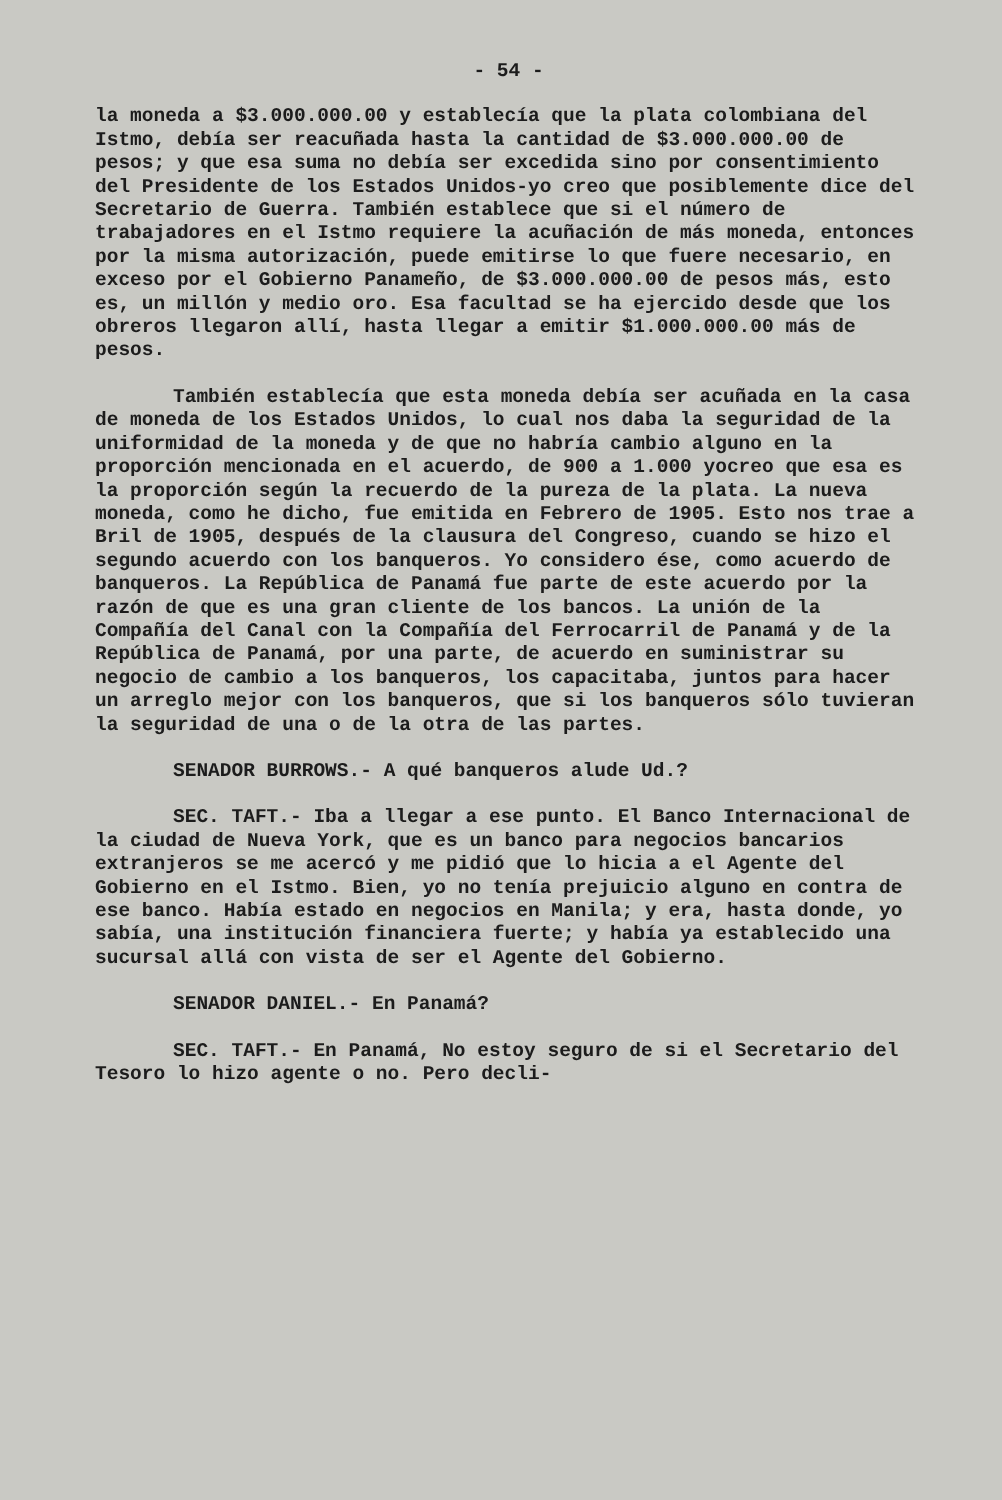- 54 -
la moneda a $3.000.000.00 y establecía que la plata colombiana del Istmo, debía ser reacuñada hasta la cantidad de $3.000.000.00 de pesos; y que esa suma no debía ser excedida sino por consentimiento del Presidente de los Estados Unidos-yo creo que posiblemente dice del Secretario de Guerra. También establece que si el número de trabajadores en el Istmo requiere la acuñación de más moneda, entonces por la misma autorización, puede emitirse lo que fuere necesario, en exceso por el Gobierno Panameño, de $3.000.000.00 de pesos más, esto es, un millón y medio oro. Esa facultad se ha ejercido desde que los obreros llegaron allí, hasta llegar a emitir $1.000.000.00 más de pesos.
También establecía que esta moneda debía ser acuñada en la casa de moneda de los Estados Unidos, lo cual nos daba la seguridad de la uniformidad de la moneda y de que no habría cambio alguno en la proporción mencionada en el acuerdo, de 900 a 1.000 yocreo que esa es la proporción según la recuerdo de la pureza de la plata. La nueva moneda, como he dicho, fue emitida en Febrero de 1905. Esto nos trae a Bril de 1905, después de la clausura del Congreso, cuando se hizo el segundo acuerdo con los banqueros. Yo considero ése, como acuerdo de banqueros. La República de Panamá fue parte de este acuerdo por la razón de que es una gran cliente de los bancos. La unión de la Compañía del Canal con la Compañía del Ferrocarril de Panamá y de la República de Panamá, por una parte, de acuerdo en suministrar su negocio de cambio a los banqueros, los capacitaba, juntos para hacer un arreglo mejor con los banqueros, que si los banqueros sólo tuvieran la seguridad de una o de la otra de las partes.
SENADOR BURROWS.- A qué banqueros alude Ud.?
SEC. TAFT.- Iba a llegar a ese punto. El Banco Internacional de la ciudad de Nueva York, que es un banco para negocios bancarios extranjeros se me acercó y me pidió que lo hicia a el Agente del Gobierno en el Istmo. Bien, yo no tenía prejuicio alguno en contra de ese banco. Había estado en negocios en Manila; y era, hasta donde, yo sabía, una institución financiera fuerte; y había ya establecido una sucursal allá con vista de ser el Agente del Gobierno.
SENADOR DANIEL.- En Panamá?
SEC. TAFT.- En Panamá, No estoy seguro de si el Secretario del Tesoro lo hizo agente o no. Pero decli-